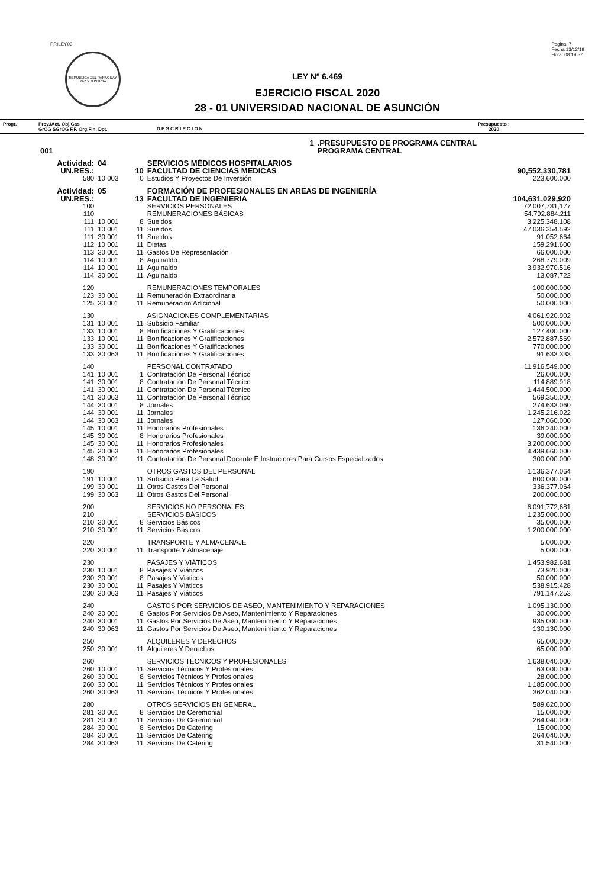PRILEY03
REPUBLICA DEL PARAGUAY
PAZ Y JUSTICIA
Pagina: 7
Fecha 13/12/19
Hora: 08:19:57
LEY Nº 6.469
EJERCICIO FISCAL 2020
28 - 01 UNIVERSIDAD NACIONAL DE ASUNCIÓN
Progr. Proy./Act. Obj.Gas
GrOG SGrOG F.F. Org.Fin. Dpt.
D E S C R I P C I O N
Presupuesto :
2020
| | 1 | | | | .PRESUPUESTO DE PROGRAMA CENTRAL | |
| 001 | | | | | PROGRAMA CENTRAL | |
| Actividad: | | 04 | | SERVICIOS MÉDICOS HOSPITALARIOS | | |
| UN.RES.: | | 10 | | FACULTAD DE CIENCIAS MEDICAS | | 90,552,330,781 |
| 580 | | 10 003 | 0 | Estudios Y Proyectos De Inversión | | 223.600.000 |
| Actividad: | | 05 | | FORMACIÓN DE PROFESIONALES EN AREAS DE INGENIERÍA | | |
| UN.RES.: | | 13 | | FACULTAD DE INGENIERIA | | 104,631,029,920 |
| 100 | | | | SERVICIOS PERSONALES | | 72,007,731,177 |
| 110 | | | | REMUNERACIONES BÁSICAS | | 54.792.884.211 |
| 111 | | 10 001 | 8 | Sueldos | | 3.225.348.108 |
| 111 | | 10 001 | 11 | Sueldos | | 47.036.354.592 |
| 111 | | 30 001 | 11 | Sueldos | | 91.052.664 |
| 112 | | 10 001 | 11 | Dietas | | 159.291.600 |
| 113 | | 30 001 | 11 | Gastos De Representación | | 66.000.000 |
| 114 | | 10 001 | 8 | Aguinaldo | | 268.779.009 |
| 114 | | 10 001 | 11 | Aguinaldo | | 3.932.970.516 |
| 114 | | 30 001 | 11 | Aguinaldo | | 13.087.722 |
| 120 | | | | REMUNERACIONES TEMPORALES | | 100.000.000 |
| 123 | | 30 001 | 11 | Remuneración Extraordinaria | | 50.000.000 |
| 125 | | 30 001 | 11 | Remuneracion Adicional | | 50.000.000 |
| 130 | | | | ASIGNACIONES COMPLEMENTARIAS | | 4.061.920.902 |
| 131 | | 10 001 | 11 | Subsidio Familiar | | 500.000.000 |
| 133 | | 10 001 | 8 | Bonificaciones Y Gratificaciones | | 127.400.000 |
| 133 | | 10 001 | 11 | Bonificaciones Y Gratificaciones | | 2.572.887.569 |
| 133 | | 30 001 | 11 | Bonificaciones Y Gratificaciones | | 770.000.000 |
| 133 | | 30 063 | 11 | Bonificaciones Y Gratificaciones | | 91.633.333 |
| 140 | | | | PERSONAL CONTRATADO | | 11.916.549.000 |
| 141 | | 10 001 | 1 | Contratación De Personal Técnico | | 26.000.000 |
| 141 | | 30 001 | 8 | Contratación De Personal Técnico | | 114.889.918 |
| 141 | | 30 001 | 11 | Contratación De Personal Técnico | | 1.444.500.000 |
| 141 | | 30 063 | 11 | Contratación De Personal Técnico | | 569.350.000 |
| 144 | | 30 001 | 8 | Jornales | | 274.633.060 |
| 144 | | 30 001 | 11 | Jornales | | 1.245.216.022 |
| 144 | | 30 063 | 11 | Jornales | | 127.060.000 |
| 145 | | 10 001 | 11 | Honorarios Profesionales | | 136.240.000 |
| 145 | | 30 001 | 8 | Honorarios Profesionales | | 39.000.000 |
| 145 | | 30 001 | 11 | Honorarios Profesionales | | 3.200.000.000 |
| 145 | | 30 063 | 11 | Honorarios Profesionales | | 4.439.660.000 |
| 148 | | 30 001 | 11 | Contratación De Personal Docente E Instructores Para Cursos Especializados | | 300.000.000 |
| 190 | | | | OTROS GASTOS DEL PERSONAL | | 1.136.377.064 |
| 191 | | 10 001 | 11 | Subsidio Para La Salud | | 600.000.000 |
| 199 | | 30 001 | 11 | Otros Gastos Del Personal | | 336.377.064 |
| 199 | | 30 063 | 11 | Otros Gastos Del Personal | | 200.000.000 |
| 200 | | | | SERVICIOS NO PERSONALES | | 6,091,772,681 |
| 210 | | | | SERVICIOS BÁSICOS | | 1.235.000.000 |
| 210 | | 30 001 | 8 | Servicios Básicos | | 35.000.000 |
| 210 | | 30 001 | 11 | Servicios Básicos | | 1.200.000.000 |
| 220 | | | | TRANSPORTE Y ALMACENAJE | | 5.000.000 |
| 220 | | 30 001 | 11 | Transporte Y Almacenaje | | 5.000.000 |
| 230 | | | | PASAJES Y VIÁTICOS | | 1.453.982.681 |
| 230 | | 10 001 | 8 | Pasajes Y Viáticos | | 73.920.000 |
| 230 | | 30 001 | 8 | Pasajes Y Viáticos | | 50.000.000 |
| 230 | | 30 001 | 11 | Pasajes Y Viáticos | | 538.915.428 |
| 230 | | 30 063 | 11 | Pasajes Y Viáticos | | 791.147.253 |
| 240 | | | | GASTOS POR SERVICIOS DE ASEO, MANTENIMIENTO Y REPARACIONES | | 1.095.130.000 |
| 240 | | 30 001 | 8 | Gastos Por Servicios De Aseo, Mantenimiento Y Reparaciones | | 30.000.000 |
| 240 | | 30 001 | 11 | Gastos Por Servicios De Aseo, Mantenimiento Y Reparaciones | | 935.000.000 |
| 240 | | 30 063 | 11 | Gastos Por Servicios De Aseo, Mantenimiento Y Reparaciones | | 130.130.000 |
| 250 | | | | ALQUILERES Y DERECHOS | | 65.000.000 |
| 250 | | 30 001 | 11 | Alquileres Y Derechos | | 65.000.000 |
| 260 | | | | SERVICIOS TÉCNICOS Y PROFESIONALES | | 1.638.040.000 |
| 260 | | 10 001 | 11 | Servicios Técnicos Y Profesionales | | 63.000.000 |
| 260 | | 30 001 | 8 | Servicios Técnicos Y Profesionales | | 28.000.000 |
| 260 | | 30 001 | 11 | Servicios Técnicos Y Profesionales | | 1.185.000.000 |
| 260 | | 30 063 | 11 | Servicios Técnicos Y Profesionales | | 362.040.000 |
| 280 | | | | OTROS SERVICIOS EN GENERAL | | 589.620.000 |
| 281 | | 30 001 | 8 | Servicios De Ceremonial | | 15.000.000 |
| 281 | | 30 001 | 11 | Servicios De Ceremonial | | 264.040.000 |
| 284 | | 30 001 | 8 | Servicios De Catering | | 15.000.000 |
| 284 | | 30 001 | 11 | Servicios De Catering | | 264.040.000 |
| 284 | | 30 063 | 11 | Servicios De Catering | | 31.540.000 |